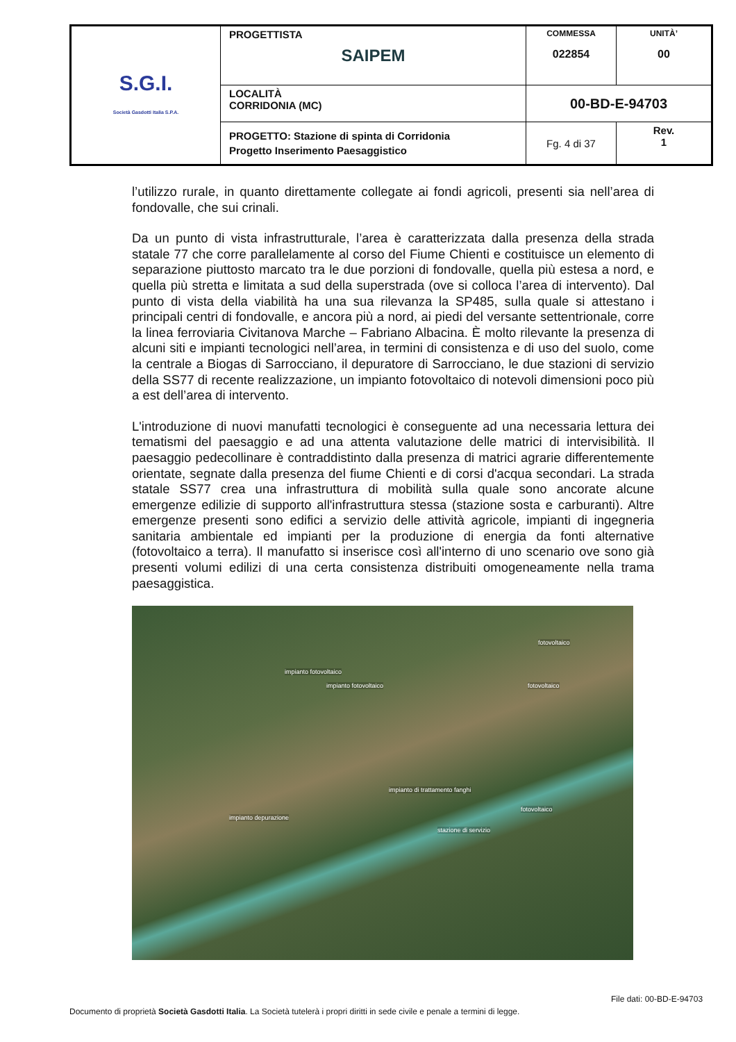| S.G.I. Società Gasdotti Italia S.P.A. | PROGETTISTA SAIPEM | COMMESSA 022854 | UNITÀ’ 00 |
| | LOCALITÀ CORRIDONIA (MC) | 00-BD-E-94703 | |
| | PROGETTO: Stazione di spinta di Corridonia Progetto Inserimento Paesaggistico | Fg. 4 di 37 | Rev. 1 |
l’utilizzo rurale, in quanto direttamente collegate ai fondi agricoli, presenti sia nell’area di fondovalle, che sui crinali.
Da un punto di vista infrastrutturale, l’area è caratterizzata dalla presenza della strada statale 77 che corre parallelamente al corso del Fiume Chienti e costituisce un elemento di separazione piuttosto marcato tra le due porzioni di fondovalle, quella più estesa a nord, e quella più stretta e limitata a sud della superstrada (ove si colloca l’area di intervento). Dal punto di vista della viabilità ha una sua rilevanza la SP485, sulla quale si attestano i principali centri di fondovalle, e ancora più a nord, ai piedi del versante settentrionale, corre la linea ferroviaria Civitanova Marche – Fabriano Albacina. È molto rilevante la presenza di alcuni siti e impianti tecnologici nell’area, in termini di consistenza e di uso del suolo, come la centrale a Biogas di Sarrocciano, il depuratore di Sarrocciano, le due stazioni di servizio della SS77 di recente realizzazione, un impianto fotovoltaico di notevoli dimensioni poco più a est dell’area di intervento.
L'introduzione di nuovi manufatti tecnologici è conseguente ad una necessaria lettura dei tematismi del paesaggio e ad una attenta valutazione delle matrici di intervisibilità. Il paesaggio pedecollinare è contraddistinto dalla presenza di matrici agrarie differentemente orientate, segnate dalla presenza del fiume Chienti e di corsi d'acqua secondari. La strada statale SS77 crea una infrastruttura di mobilità sulla quale sono ancorate alcune emergenze edilizie di supporto all'infrastruttura stessa (stazione sosta e carburanti). Altre emergenze presenti sono edifici a servizio delle attività agricole, impianti di ingegneria sanitaria ambientale ed impianti per la produzione di energia da fonti alternative (fotovoltaico a terra). Il manufatto si inserisce così all'interno di uno scenario ove sono già presenti volumi edilizi di una certa consistenza distribuiti omogeneamente nella trama paesaggistica.
fotovoltaico
impianto fotovoltaico
impianto fotovoltaico fotovoltaico
impianto di trattamento fanghi
fotovoltaico
impianto depurazione
stazione di servizio
File dati: 00-BD-E-94703
Documento di proprietà Società Gasdotti Italia. La Società tutelerà i propri diritti in sede civile e penale a termini di legge.